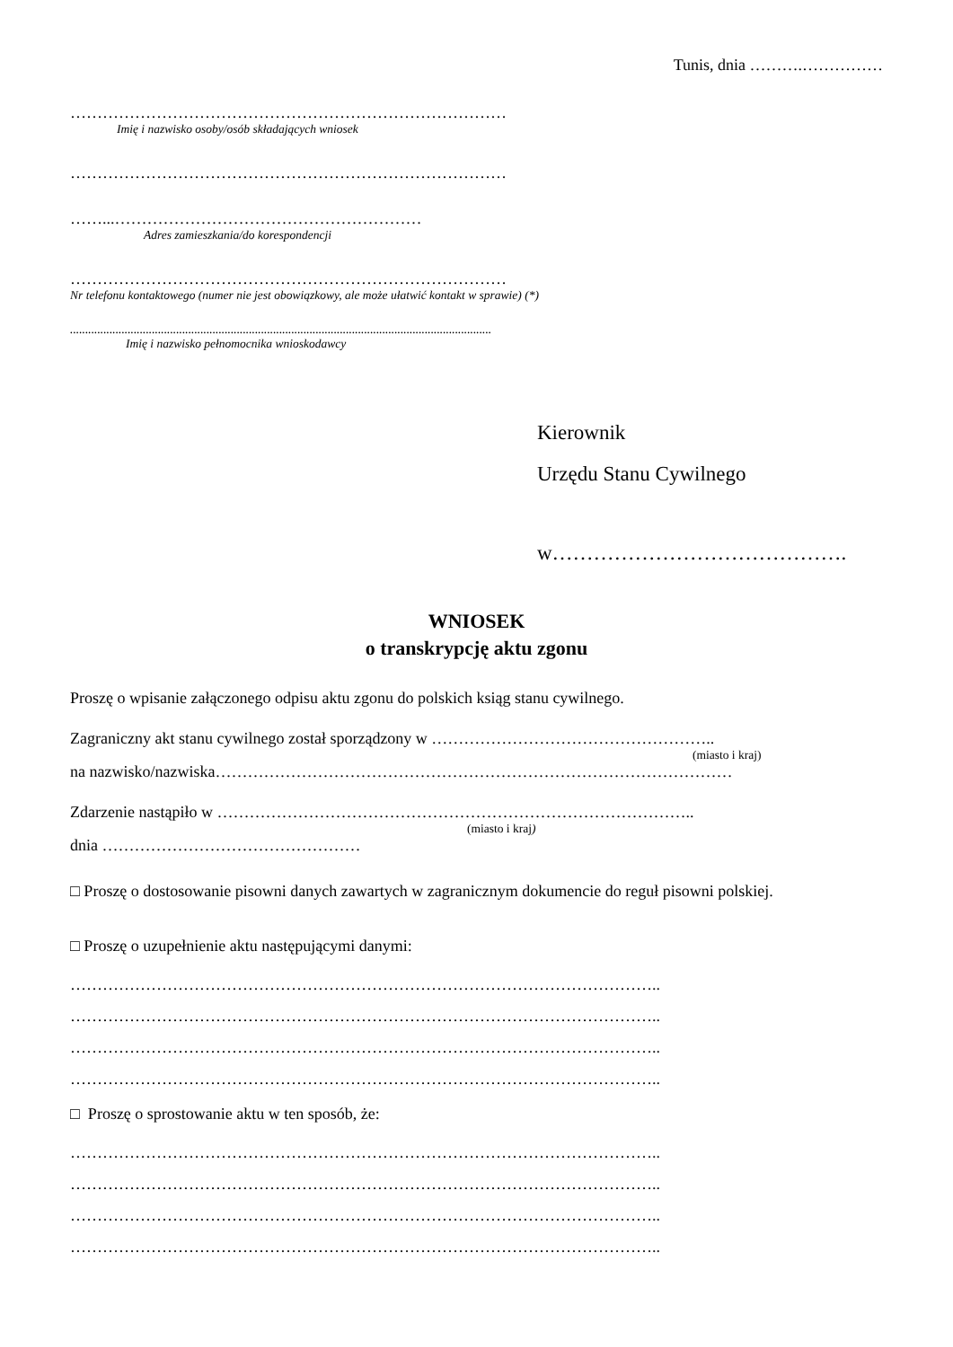Tunis, dnia ……….……………
………………………………………………………………………
Imię i nazwisko osoby/osób składających wniosek
………………………………………………………………………
……...…………………………………………………
Adres zamieszkania/do korespondencji
………………………………………………………………………
Nr telefonu kontaktowego (numer nie jest obowiązkowy, ale może ułatwić kontakt w sprawie) (*)
...........................................................................................................................................
Imię i nazwisko pełnomocnika wnioskodawcy
Kierownik
Urzędu Stanu Cywilnego
w…………………………………….
WNIOSEK
o transkrypcję aktu zgonu
Proszę o wpisanie załączonego odpisu aktu zgonu do polskich ksiąg stanu cywilnego.
Zagraniczny akt stanu cywilnego został sporządzony w ……………………………………………..
(miasto i kraj)
na nazwisko/nazwiska……………………………………………………………………………………
Zdarzenie nastąpiło w ……………………………………………………………………………..
(miasto i kraj)
dnia …………………………………………
□ Proszę o dostosowanie pisowni danych zawartych w zagranicznym dokumencie do reguł pisowni polskiej.
□ Proszę o uzupełnienie aktu następującymi danymi:
………………………………………………………………………………………………..
………………………………………………………………………………………………..
………………………………………………………………………………………………..
………………………………………………………………………………………………..
□ Proszę o sprostowanie aktu w ten sposób, że:
………………………………………………………………………………………………..
………………………………………………………………………………………………..
………………………………………………………………………………………………..
………………………………………………………………………………………………..